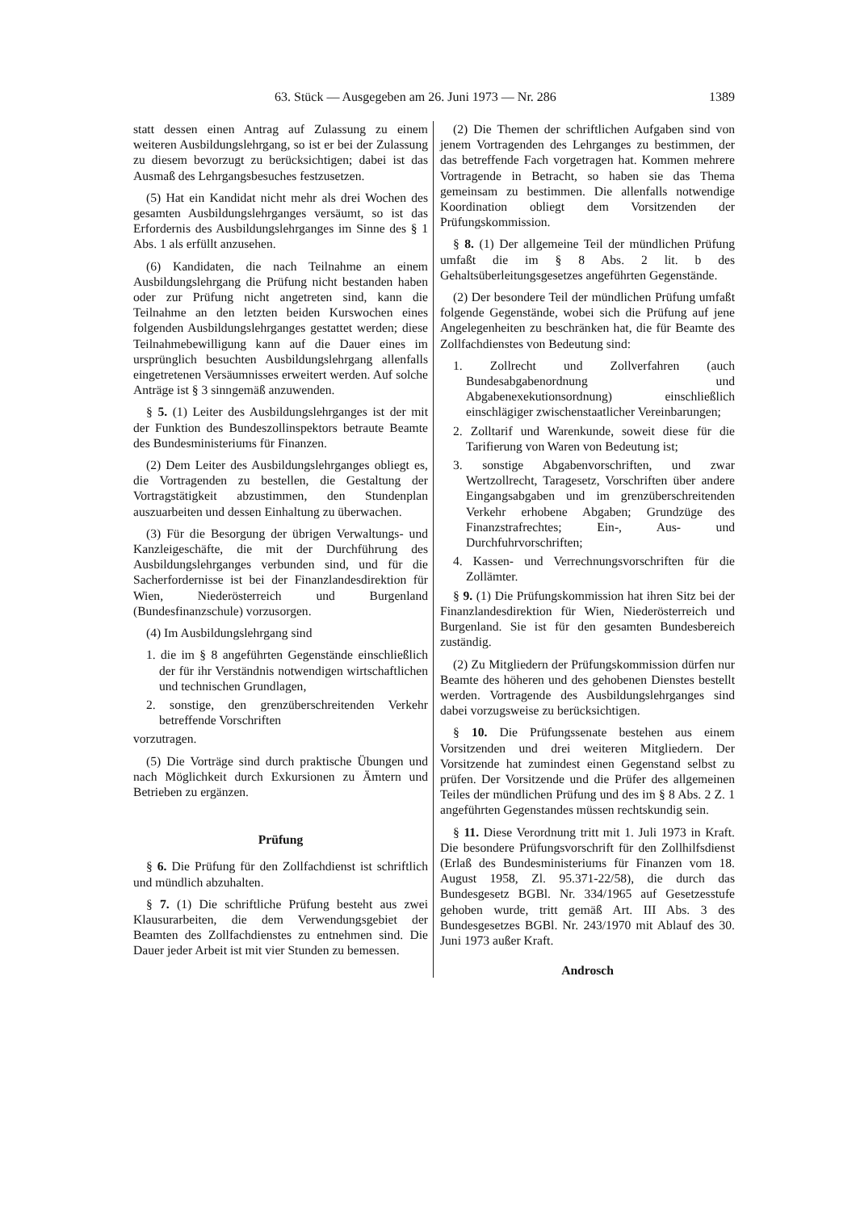63. Stück — Ausgegeben am 26. Juni 1973 — Nr. 286 1389
statt dessen einen Antrag auf Zulassung zu einem weiteren Ausbildungslehrgang, so ist er bei der Zulassung zu diesem bevorzugt zu berücksichtigen; dabei ist das Ausmaß des Lehrgangsbesuches festzusetzen.
(5) Hat ein Kandidat nicht mehr als drei Wochen des gesamten Ausbildungslehrganges versäumt, so ist das Erfordernis des Ausbildungslehrganges im Sinne des § 1 Abs. 1 als erfüllt anzusehen.
(6) Kandidaten, die nach Teilnahme an einem Ausbildungslehrgang die Prüfung nicht bestanden haben oder zur Prüfung nicht angetreten sind, kann die Teilnahme an den letzten beiden Kurswochen eines folgenden Ausbildungslehrganges gestattet werden; diese Teilnahmebewilligung kann auf die Dauer eines im ursprünglich besuchten Ausbildungslehrgang allenfalls eingetretenen Versäumnisses erweitert werden. Auf solche Anträge ist § 3 sinngemäß anzuwenden.
§ 5. (1) Leiter des Ausbildungslehrganges ist der mit der Funktion des Bundeszollinspektors betraute Beamte des Bundesministeriums für Finanzen.
(2) Dem Leiter des Ausbildungslehrganges obliegt es, die Vortragenden zu bestellen, die Gestaltung der Vortragstätigkeit abzustimmen, den Stundenplan auszuarbeiten und dessen Einhaltung zu überwachen.
(3) Für die Besorgung der übrigen Verwaltungs- und Kanzleigeschäfte, die mit der Durchführung des Ausbildungslehrganges verbunden sind, und für die Sacherfordernisse ist bei der Finanzlandesdirektion für Wien, Niederösterreich und Burgenland (Bundesfinanzschule) vorzusorgen.
(4) Im Ausbildungslehrgang sind
1. die im § 8 angeführten Gegenstände einschließlich der für ihr Verständnis notwendigen wirtschaftlichen und technischen Grundlagen,
2. sonstige, den grenzüberschreitenden Verkehr betreffende Vorschriften
vorzutragen.
(5) Die Vorträge sind durch praktische Übungen und nach Möglichkeit durch Exkursionen zu Ämtern und Betrieben zu ergänzen.
Prüfung
§ 6. Die Prüfung für den Zollfachdienst ist schriftlich und mündlich abzuhalten.
§ 7. (1) Die schriftliche Prüfung besteht aus zwei Klausurarbeiten, die dem Verwendungsgebiet der Beamten des Zollfachdienstes zu entnehmen sind. Die Dauer jeder Arbeit ist mit vier Stunden zu bemessen.
(2) Die Themen der schriftlichen Aufgaben sind von jenem Vortragenden des Lehrganges zu bestimmen, der das betreffende Fach vorgetragen hat. Kommen mehrere Vortragende in Betracht, so haben sie das Thema gemeinsam zu bestimmen. Die allenfalls notwendige Koordination obliegt dem Vorsitzenden der Prüfungskommission.
§ 8. (1) Der allgemeine Teil der mündlichen Prüfung umfaßt die im § 8 Abs. 2 lit. b des Gehaltsüberleitungsgesetzes angeführten Gegenstände.
(2) Der besondere Teil der mündlichen Prüfung umfaßt folgende Gegenstände, wobei sich die Prüfung auf jene Angelegenheiten zu beschränken hat, die für Beamte des Zollfachdienstes von Bedeutung sind:
1. Zollrecht und Zollverfahren (auch Bundesabgabenordnung und Abgabenexekutionsordnung) einschließlich einschlägiger zwischenstaatlicher Vereinbarungen;
2. Zolltarif und Warenkunde, soweit diese für die Tarifierung von Waren von Bedeutung ist;
3. sonstige Abgabenvorschriften, und zwar Wertzollrecht, Taragesetz, Vorschriften über andere Eingangsabgaben und im grenzüberschreitenden Verkehr erhobene Abgaben; Grundzüge des Finanzstrafrechtes; Ein-, Aus- und Durchfuhrvorschriften;
4. Kassen- und Verrechnungsvorschriften für die Zollämter.
§ 9. (1) Die Prüfungskommission hat ihren Sitz bei der Finanzlandesdirektion für Wien, Niederösterreich und Burgenland. Sie ist für den gesamten Bundesbereich zuständig.
(2) Zu Mitgliedern der Prüfungskommission dürfen nur Beamte des höheren und des gehobenen Dienstes bestellt werden. Vortragende des Ausbildungslehrganges sind dabei vorzugsweise zu berücksichtigen.
§ 10. Die Prüfungssenate bestehen aus einem Vorsitzenden und drei weiteren Mitgliedern. Der Vorsitzende hat zumindest einen Gegenstand selbst zu prüfen. Der Vorsitzende und die Prüfer des allgemeinen Teiles der mündlichen Prüfung und des im § 8 Abs. 2 Z. 1 angeführten Gegenstandes müssen rechtskundig sein.
§ 11. Diese Verordnung tritt mit 1. Juli 1973 in Kraft. Die besondere Prüfungsvorschrift für den Zollhilfsdienst (Erlaß des Bundesministeriums für Finanzen vom 18. August 1958, Zl. 95.371-22/58), die durch das Bundesgesetz BGBl. Nr. 334/1965 auf Gesetzesstufe gehoben wurde, tritt gemäß Art. III Abs. 3 des Bundesgesetzes BGBl. Nr. 243/1970 mit Ablauf des 30. Juni 1973 außer Kraft.
Androsch